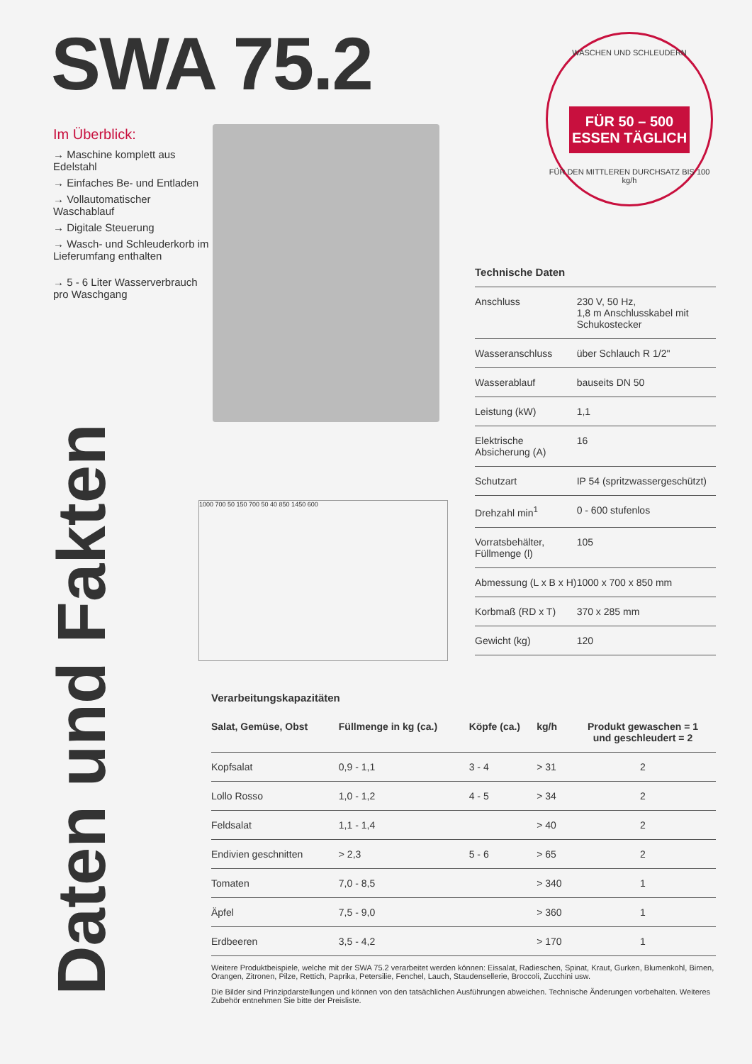SWA 75.2
WASCHEN UND SCHLEUDERN
FÜR 50 – 500
ESSEN TÄGLICH
FÜR DEN MITTLEREN DURCHSATZ BIS 100 kg/h
Im Überblick:
→ Maschine komplett aus Edelstahl
→ Einfaches Be- und Entladen
→ Vollautomatischer Waschablauf
→ Digitale Steuerung
→ Wasch- und Schleuderkorb im Lieferumfang enthalten
→ 5 - 6 Liter Wasserverbrauch pro Waschgang
1000 700 50 150 700 50 40 850 1450 600
Technische Daten
| Anschluss | 230 V, 50 Hz, 1,8 m Anschlusskabel mit Schukostecker |
| Wasseranschluss | über Schlauch R 1/2" |
| Wasserablauf | bauseits DN 50 |
| Leistung (kW) | 1,1 |
| Elektrische Absicherung (A) | 16 |
| Schutzart | IP 54 (spritzwassergeschützt) |
| Drehzahl min<sup>1</sup> | 0 - 600 stufenlos |
| Vorratsbehälter, Füllmenge (l) | 105 |
| Abmessung (L x B x H) | 1000 x 700 x 850 mm |
| Korbmaß (RD x T) | 370 x 285 mm |
| Gewicht (kg) | 120 |
Daten und Fakten
Verarbeitungskapazitäten
| Salat, Gemüse, Obst | Füllmenge in kg (ca.) | Köpfe (ca.) | kg/h | Produkt gewaschen = 1 und geschleudert = 2 |
| --- | --- | --- | --- | --- |
| Kopfsalat | 0,9 - 1,1 | 3 - 4 | > 31 | 2 |
| Lollo Rosso | 1,0 - 1,2 | 4 - 5 | > 34 | 2 |
| Feldsalat | 1,1 - 1,4 | | > 40 | 2 |
| Endivien geschnitten | > 2,3 | 5 - 6 | > 65 | 2 |
| Tomaten | 7,0 - 8,5 | | > 340 | 1 |
| Äpfel | 7,5 - 9,0 | | > 360 | 1 |
| Erdbeeren | 3,5 - 4,2 | | > 170 | 1 |
Weitere Produktbeispiele, welche mit der SWA 75.2 verarbeitet werden können: Eissalat, Radieschen, Spinat, Kraut, Gurken, Blumenkohl, Birnen, Orangen, Zitronen, Pilze, Rettich, Paprika, Petersilie, Fenchel, Lauch, Staudensellerie, Broccoli, Zucchini usw.
Die Bilder sind Prinzipdarstellungen und können von den tatsächlichen Ausführungen abweichen. Technische Änderungen vorbehalten. Weiteres Zubehör entnehmen Sie bitte der Preisliste.